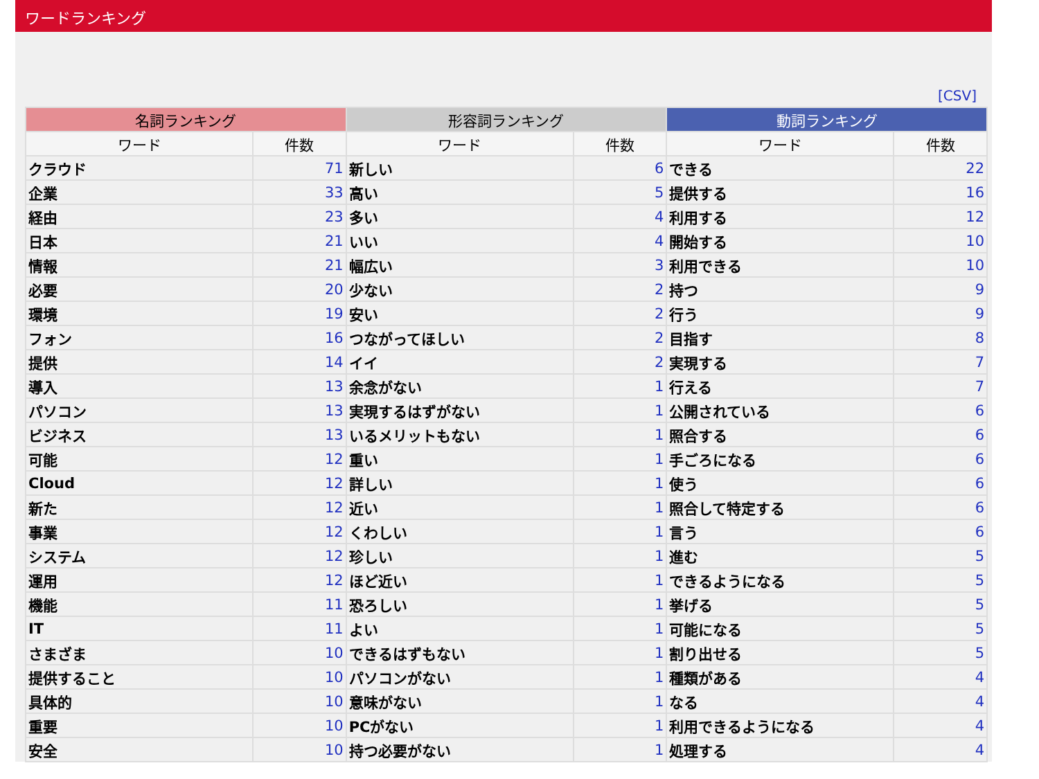ワードランキング
[CSV]
| 名詞ランキング | | 形容詞ランキング | | 動詞ランキング | |
| --- | --- | --- | --- | --- | --- |
| ワード | 件数 | ワード | 件数 | ワード | 件数 |
| クラウド | 71 | 新しい | 6 | できる | 22 |
| 企業 | 33 | 高い | 5 | 提供する | 16 |
| 経由 | 23 | 多い | 4 | 利用する | 12 |
| 日本 | 21 | いい | 4 | 開始する | 10 |
| 情報 | 21 | 幅広い | 3 | 利用できる | 10 |
| 必要 | 20 | 少ない | 2 | 持つ | 9 |
| 環境 | 19 | 安い | 2 | 行う | 9 |
| フォン | 16 | つながってほしい | 2 | 目指す | 8 |
| 提供 | 14 | イイ | 2 | 実現する | 7 |
| 導入 | 13 | 余念がない | 1 | 行える | 7 |
| パソコン | 13 | 実現するはずがない | 1 | 公開されている | 6 |
| ビジネス | 13 | いるメリットもない | 1 | 照合する | 6 |
| 可能 | 12 | 重い | 1 | 手ごろになる | 6 |
| Cloud | 12 | 詳しい | 1 | 使う | 6 |
| 新た | 12 | 近い | 1 | 照合して特定する | 6 |
| 事業 | 12 | くわしい | 1 | 言う | 6 |
| システム | 12 | 珍しい | 1 | 進む | 5 |
| 運用 | 12 | ほど近い | 1 | できるようになる | 5 |
| 機能 | 11 | 恐ろしい | 1 | 挙げる | 5 |
| IT | 11 | よい | 1 | 可能になる | 5 |
| さまざま | 10 | できるはずもない | 1 | 割り出せる | 5 |
| 提供すること | 10 | パソコンがない | 1 | 種類がある | 4 |
| 具体的 | 10 | 意味がない | 1 | なる | 4 |
| 重要 | 10 | PCがない | 1 | 利用できるようになる | 4 |
| 安全 | 10 | 持つ必要がない | 1 | 処理する | 4 |